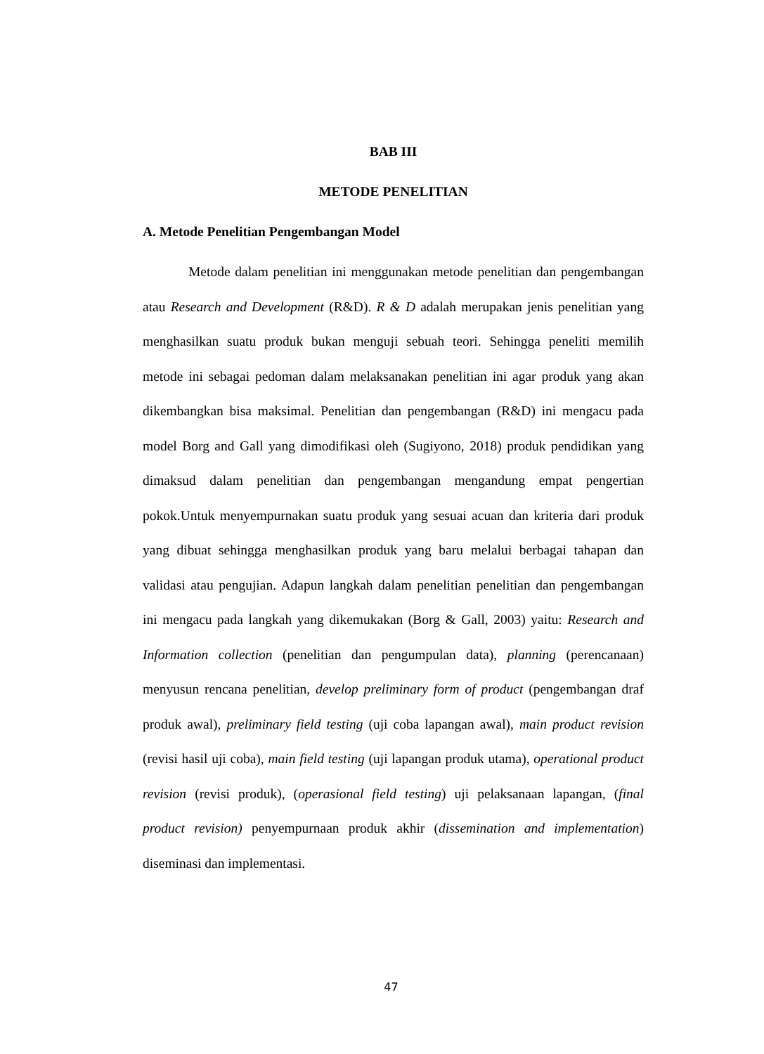BAB III
METODE PENELITIAN
A. Metode Penelitian Pengembangan Model
Metode dalam penelitian ini menggunakan metode penelitian dan pengembangan atau Research and Development (R&D). R & D adalah merupakan jenis penelitian yang menghasilkan suatu produk bukan menguji sebuah teori. Sehingga peneliti memilih metode ini sebagai pedoman dalam melaksanakan penelitian ini agar produk yang akan dikembangkan bisa maksimal. Penelitian dan pengembangan (R&D) ini mengacu pada model Borg and Gall yang dimodifikasi oleh (Sugiyono, 2018) produk pendidikan yang dimaksud dalam penelitian dan pengembangan mengandung empat pengertian pokok.Untuk menyempurnakan suatu produk yang sesuai acuan dan kriteria dari produk yang dibuat sehingga menghasilkan produk yang baru melalui berbagai tahapan dan validasi atau pengujian. Adapun langkah dalam penelitian penelitian dan pengembangan ini mengacu pada langkah yang dikemukakan (Borg & Gall, 2003) yaitu: Research and Information collection (penelitian dan pengumpulan data), planning (perencanaan) menyusun rencana penelitian, develop preliminary form of product (pengembangan draf produk awal), preliminary field testing (uji coba lapangan awal), main product revision (revisi hasil uji coba), main field testing (uji lapangan produk utama), operational product revision (revisi produk), (operasional field testing) uji pelaksanaan lapangan, (final product revision) penyempurnaan produk akhir (dissemination and implementation) diseminasi dan implementasi.
47